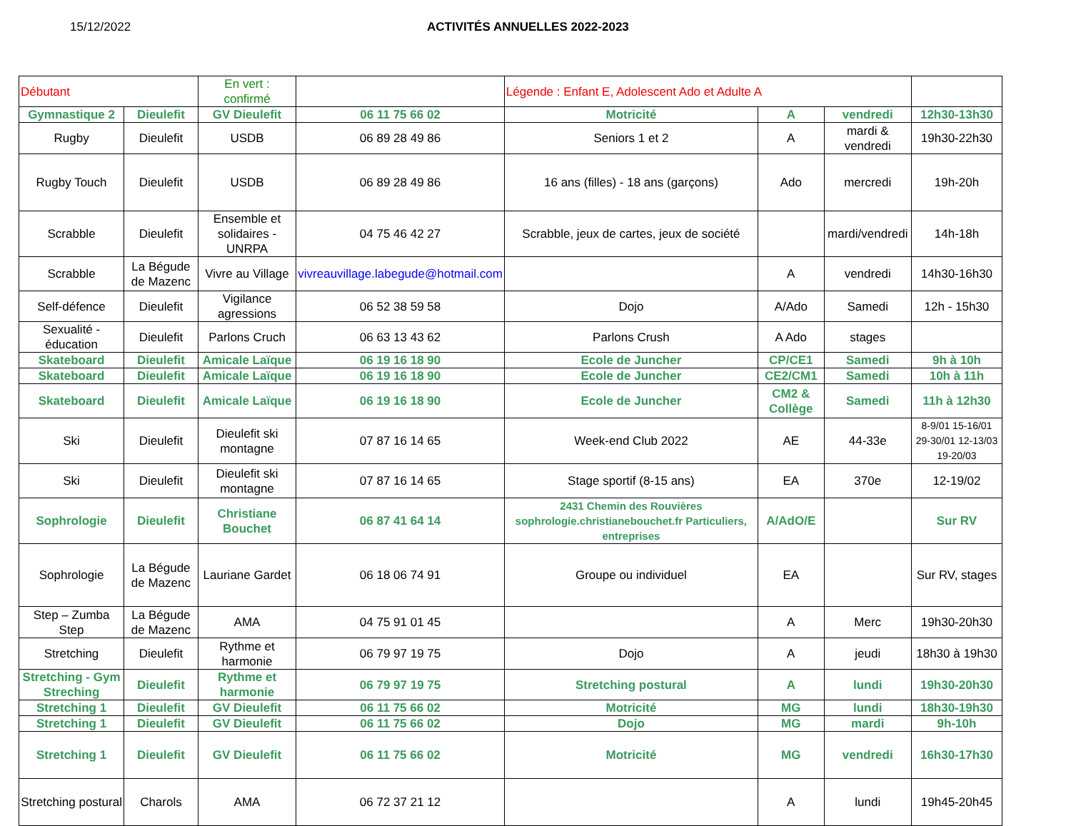15/12/2022 ACTIVITÉS ANNUELLES 2022-2023
| Débutant | | En vert : confirmé | | Légende : Enfant E, Adolescent Ado et Adulte A | | | |
| Gymnastique 2 | Dieulefit | GV Dieulefit | 06 11 75 66 02 | Motricité | A | vendredi | 12h30-13h30 |
| Rugby | Dieulefit | USDB | 06 89 28 49 86 | Seniors 1 et 2 | A | mardi & vendredi | 19h30-22h30 |
| Rugby Touch | Dieulefit | USDB | 06 89 28 49 86 | 16 ans (filles) - 18 ans (garçons) | Ado | mercredi | 19h-20h |
| Scrabble | Dieulefit | Ensemble et solidaires - UNRPA | 04 75 46 42 27 | Scrabble, jeux de cartes, jeux de société | | mardi/vendredi | 14h-18h |
| Scrabble | La Bégude de Mazenc | Vivre au Village | vivreauvillage.labegude@hotmail.com | | A | vendredi | 14h30-16h30 |
| Self-défence | Dieulefit | Vigilance agressions | 06 52 38 59 58 | Dojo | A/Ado | Samedi | 12h - 15h30 |
| Sexualité - éducation | Dieulefit | Parlons Cruch | 06 63 13 43 62 | Parlons Crush | A Ado | stages | |
| Skateboard | Dieulefit | Amicale Laïque | 06 19 16 18 90 | Ecole de Juncher | CP/CE1 | Samedi | 9h à 10h |
| Skateboard | Dieulefit | Amicale Laïque | 06 19 16 18 90 | Ecole de Juncher | CE2/CM1 | Samedi | 10h à 11h |
| Skateboard | Dieulefit | Amicale Laïque | 06 19 16 18 90 | Ecole de Juncher | CM2 & Collège | Samedi | 11h à 12h30 |
| Ski | Dieulefit | Dieulefit ski montagne | 07 87 16 14 65 | Week-end Club 2022 | AE | 44-33e | 8-9/01 15-16/01 29-30/01 12-13/03 19-20/03 |
| Ski | Dieulefit | Dieulefit ski montagne | 07 87 16 14 65 | Stage sportif (8-15 ans) | EA | 370e | 12-19/02 |
| Sophrologie | Dieulefit | Christiane Bouchet | 06 87 41 64 14 | 2431 Chemin des Rouvières sophrologie.christianebouchet.fr Particuliers, entreprises | A/AdO/E | | Sur RV |
| Sophrologie | La Bégude de Mazenc | Lauriane Gardet | 06 18 06 74 91 | Groupe ou individuel | EA | | Sur RV, stages |
| Step – Zumba Step | La Bégude de Mazenc | AMA | 04 75 91 01 45 | | A | Merc | 19h30-20h30 |
| Stretching | Dieulefit | Rythme et harmonie | 06 79 97 19 75 | Dojo | A | jeudi | 18h30 à 19h30 |
| Stretching - Gym Streching | Dieulefit | Rythme et harmonie | 06 79 97 19 75 | Stretching postural | A | lundi | 19h30-20h30 |
| Stretching 1 | Dieulefit | GV Dieulefit | 06 11 75 66 02 | Motricité | MG | lundi | 18h30-19h30 |
| Stretching 1 | Dieulefit | GV Dieulefit | 06 11 75 66 02 | Dojo | MG | mardi | 9h-10h |
| Stretching 1 | Dieulefit | GV Dieulefit | 06 11 75 66 02 | Motricité | MG | vendredi | 16h30-17h30 |
| Stretching postural | Charols | AMA | 06 72 37 21 12 | | A | lundi | 19h45-20h45 |